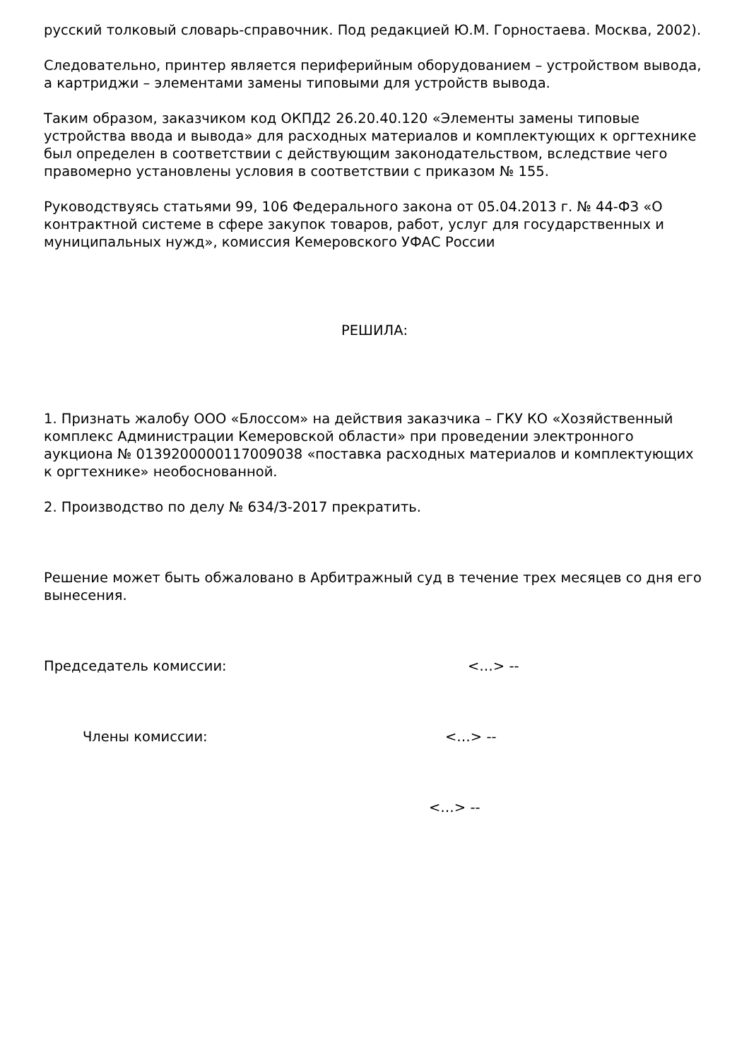русский толковый словарь-справочник. Под редакцией Ю.М. Горностаева. Москва, 2002).
Следовательно, принтер является периферийным оборудованием – устройством вывода, а картриджи – элементами замены типовыми для устройств вывода.
Таким образом, заказчиком код ОКПД2 26.20.40.120 «Элементы замены типовые устройства ввода и вывода» для расходных материалов и комплектующих к оргтехнике был определен в соответствии с действующим законодательством, вследствие чего правомерно установлены условия в соответствии с приказом № 155.
Руководствуясь статьями 99, 106 Федерального закона от 05.04.2013 г. № 44-ФЗ «О контрактной системе в сфере закупок товаров, работ, услуг для государственных и муниципальных нужд», комиссия Кемеровского УФАС России
РЕШИЛА:
1. Признать жалобу ООО «Блоссом» на действия заказчика – ГКУ КО «Хозяйственный комплекс Администрации Кемеровской области» при проведении электронного аукциона № 0139200000117009038 «поставка расходных материалов и комплектующих к оргтехнике» необоснованной.
2. Производство по делу № 634/З-2017 прекратить.
Решение может быть обжаловано в Арбитражный суд в течение трех месяцев со дня его вынесения.
Председатель комиссии: <…> --
Члены комиссии: <…> --
<…> --